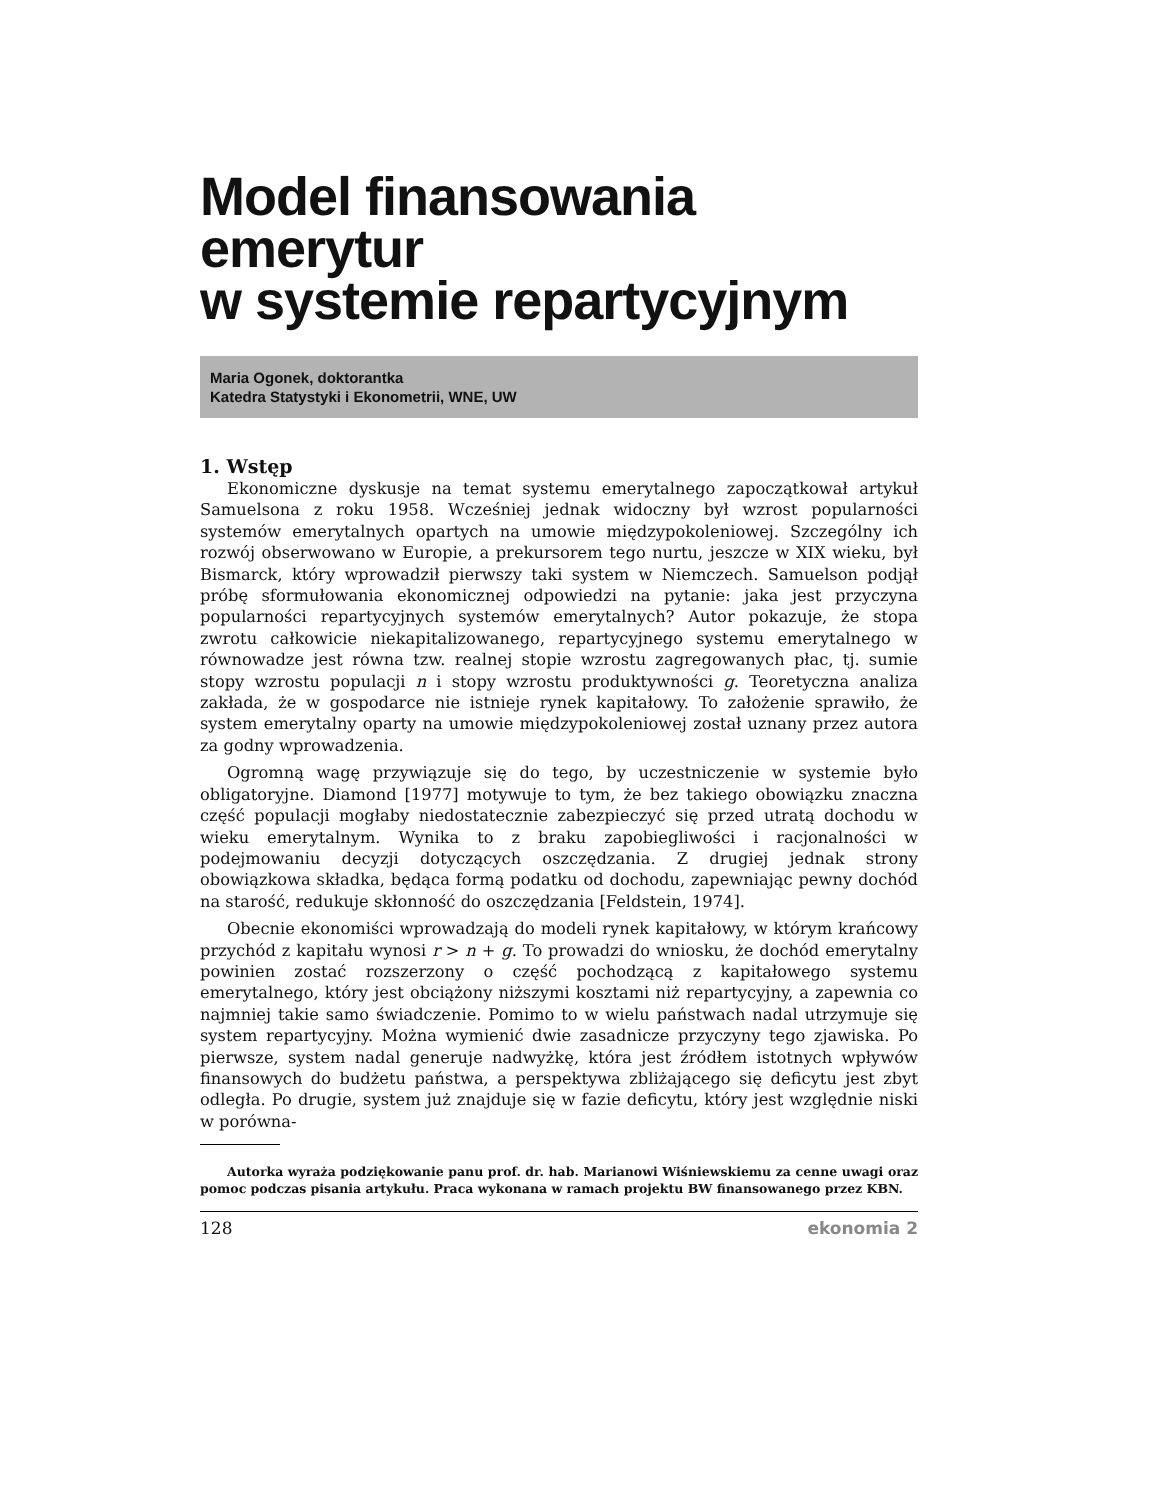Model finansowania emerytur
w systemie repartycyjnym
Maria Ogonek, doktorantka
Katedra Statystyki i Ekonometrii, WNE, UW
1. Wstęp
Ekonomiczne dyskusje na temat systemu emerytalnego zapoczątkował artykuł Samuelsona z roku 1958. Wcześniej jednak widoczny był wzrost popularności systemów emerytalnych opartych na umowie międzypokoleniowej. Szczególny ich rozwój obserwowano w Europie, a prekursorem tego nurtu, jeszcze w XIX wieku, był Bismarck, który wprowadził pierwszy taki system w Niemczech. Samuelson podjął próbę sformułowania ekonomicznej odpowiedzi na pytanie: jaka jest przyczyna popularności repartycyjnych systemów emerytalnych? Autor pokazuje, że stopa zwrotu całkowicie niekapitalizowanego, repartycyjnego systemu emerytalnego w równowadze jest równa tzw. realnej stopie wzrostu zagregowanych płac, tj. sumie stopy wzrostu populacji n i stopy wzrostu produktywności g. Teoretyczna analiza zakłada, że w gospodarce nie istnieje rynek kapitałowy. To założenie sprawiło, że system emerytalny oparty na umowie międzypokoleniowej został uznany przez autora za godny wprowadzenia.
Ogromną wagę przywiązuje się do tego, by uczestniczenie w systemie było obligatoryjne. Diamond [1977] motywuje to tym, że bez takiego obowiązku znaczna część populacji mogłaby niedostatecznie zabezpieczyć się przed utratą dochodu w wieku emerytalnym. Wynika to z braku zapobiegliwości i racjonalności w podejmowaniu decyzji dotyczących oszczędzania. Z drugiej jednak strony obowiązkowa składka, będąca formą podatku od dochodu, zapewniając pewny dochód na starość, redukuje skłonność do oszczędzania [Feldstein, 1974].
Obecnie ekonomiści wprowadzają do modeli rynek kapitałowy, w którym krańcowy przychód z kapitału wynosi r > n + g. To prowadzi do wniosku, że dochód emerytalny powinien zostać rozszerzony o część pochodzącą z kapitałowego systemu emerytalnego, który jest obciążony niższymi kosztami niż repartycyjny, a zapewnia co najmniej takie samo świadczenie. Pomimo to w wielu państwach nadal utrzymuje się system repartycyjny. Można wymienić dwie zasadnicze przyczyny tego zjawiska. Po pierwsze, system nadal generuje nadwyżkę, która jest źródłem istotnych wpływów finansowych do budżetu państwa, a perspektywa zbliżającego się deficytu jest zbyt odległa. Po drugie, system już znajduje się w fazie deficytu, który jest względnie niski w porówna-
Autorka wyraża podziękowanie panu prof. dr. hab. Marianowi Wiśniewskiemu za cenne uwagi oraz pomoc podczas pisania artykułu. Praca wykonana w ramach projektu BW finansowanego przez KBN.
128 ekonomia 2